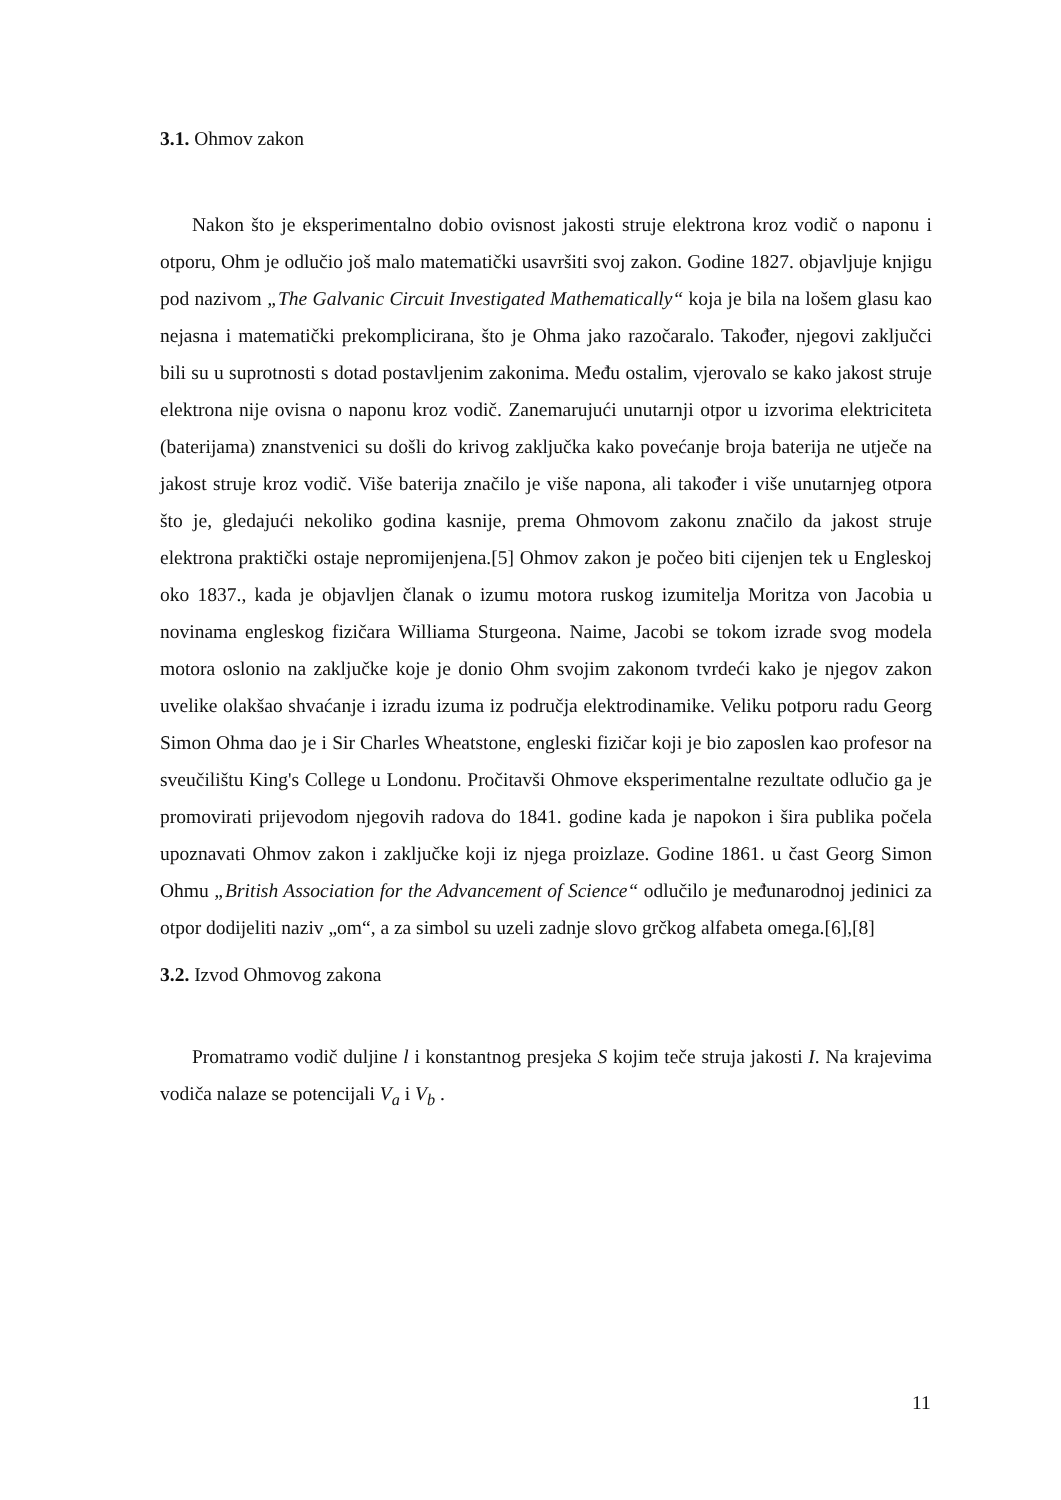3.1. Ohmov zakon
Nakon što je eksperimentalno dobio ovisnost jakosti struje elektrona kroz vodič o naponu i otporu, Ohm je odlučio još malo matematički usavršiti svoj zakon. Godine 1827. objavljuje knjigu pod nazivom „The Galvanic Circuit Investigated Mathematically“ koja je bila na lošem glasu kao nejasna i matematički prekomplicirana, što je Ohma jako razočaralo. Također, njegovi zaključci bili su u suprotnosti s dotad postavljenim zakonima. Među ostalim, vjerovalo se kako jakost struje elektrona nije ovisna o naponu kroz vodič. Zanemarujući unutarnji otpor u izvorima elektriciteta (baterijama) znanstvenici su došli do krivog zaključka kako povećanje broja baterija ne utječe na jakost struje kroz vodič. Više baterija značilo je više napona, ali također i više unutarnjeg otpora što je, gledajući nekoliko godina kasnije, prema Ohmovom zakonu značilo da jakost struje elektrona praktički ostaje nepromijenjena.[5] Ohmov zakon je počeo biti cijenjen tek u Engleskoj oko 1837., kada je objavljen članak o izumu motora ruskog izumitelja Moritza von Jacobia u novinama engleskog fizičara Williama Sturgeona. Naime, Jacobi se tokom izrade svog modela motora oslonio na zaključke koje je donio Ohm svojim zakonom tvrdeći kako je njegov zakon uvelike olakšao shvaćanje i izradu izuma iz područja elektrodinamike. Veliku potporu radu Georg Simon Ohma dao je i Sir Charles Wheatstone, engleski fizičar koji je bio zaposlen kao profesor na sveučilištu King's College u Londonu. Pročitavši Ohmove eksperimentalne rezultate odlučio ga je promovirati prijevodom njegovih radova do 1841. godine kada je napokon i šira publika počela upoznavati Ohmov zakon i zaključke koji iz njega proizlaze. Godine 1861. u čast Georg Simon Ohmu „British Association for the Advancement of Science“ odlučilo je međunarodnoj jedinici za otpor dodijeliti naziv „om“, a za simbol su uzeli zadnje slovo grčkog alfabeta omega.[6],[8]
3.2. Izvod Ohmovog zakona
Promatramo vodič duljine l i konstantnog presjeka S kojim teče struja jakosti I. Na krajevima vodiča nalaze se potencijali V<sub>a</sub> i V<sub>b</sub> .
11